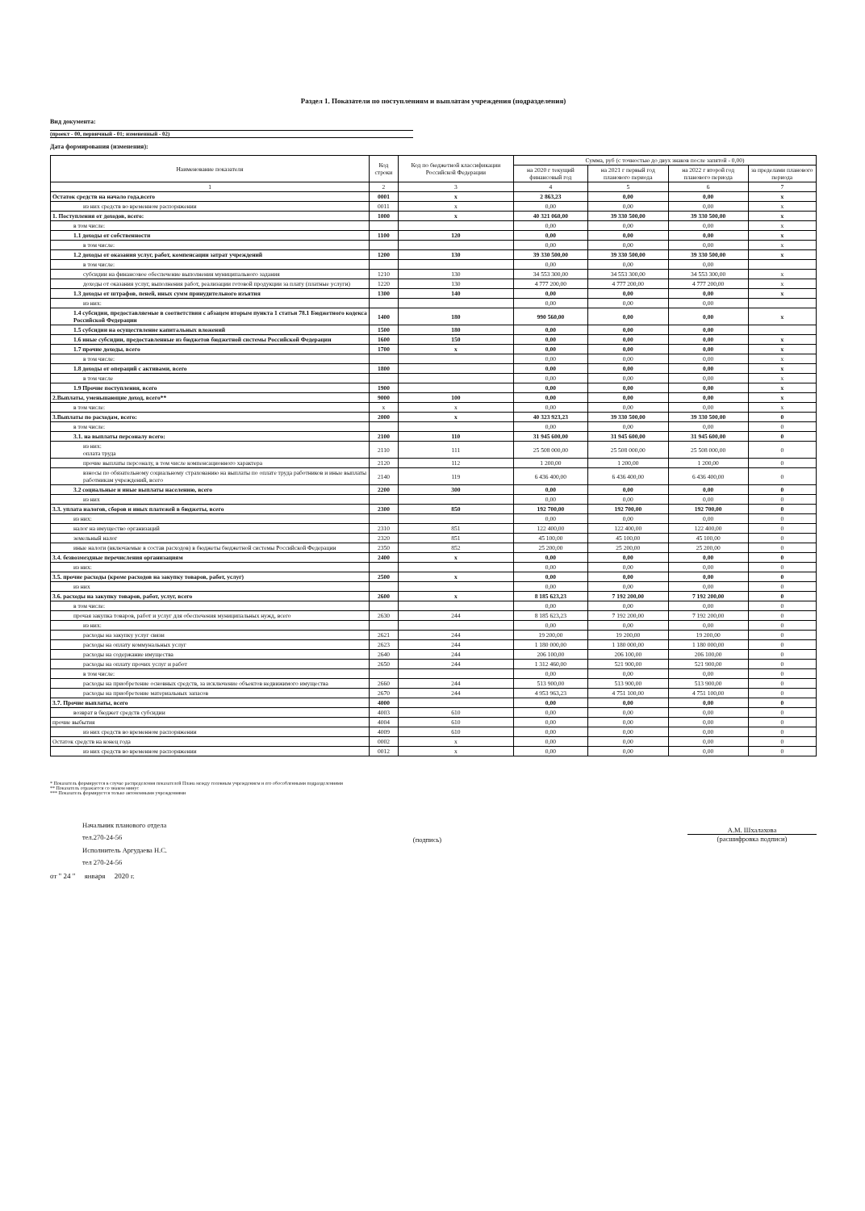Раздел 1. Показатели по поступлениям и выплатам учреждения (подразделения)
Вид документа:
(проект - 00, первичный - 01; измененный - 02)
Дата формирования (изменения):
| Наименование показателя | Код строки | Код по бюджетной классификации Российской Федерации | Сумма, руб (с точностью до двух знаков после запятой - 0,00) | | | |
| --- | --- | --- | --- | --- | --- | --- |
| | | | на 2020 г текущий финансовый год | на 2021 г первый год планового периода | на 2022 г второй год планового периода | за пределами планового периода |
| 1 | 2 | 3 | 4 | 5 | 6 | 7 |
| Остаток средств на начало года,всего | 0001 | х | 2 863,23 | 0,00 | 0,00 | х |
| из них средств во временном распоряжении | 0011 | х | 0,00 | 0,00 | 0,00 | х |
| 1. Поступления от доходов, всего: | 1000 | х | 40 321 060,00 | 39 330 500,00 | 39 330 500,00 | х |
| в том числе: | | | 0,00 | 0,00 | 0,00 | х |
| 1.1 доходы от собственности | 1100 | 120 | 0,00 | 0,00 | 0,00 | х |
| в том числе: | | | 0,00 | 0,00 | 0,00 | х |
| 1.2 доходы от оказания услуг, работ, компенсации затрат учреждений | 1200 | 130 | 39 330 500,00 | 39 330 500,00 | 39 330 500,00 | х |
| в том числе: | | | 0,00 | 0,00 | 0,00 | |
| субсидии на финансовое обеспечение выполнения муниципального задания | 1210 | 130 | 34 553 300,00 | 34 553 300,00 | 34 553 300,00 | х |
| доходы от оказания услуг, выполнения работ, реализации готовой продукции за плату (платные услуги) | 1220 | 130 | 4 777 200,00 | 4 777 200,00 | 4 777 200,00 | х |
| 1.3 доходы от штрафов, пеней, иных сумм принудительного изъятия | 1300 | 140 | 0,00 | 0,00 | 0,00 | х |
| из них: | | | 0,00 | 0,00 | 0,00 | |
| 1.4 субсидии, предоставляемые в соответствии с абзацем вторым пункта 1 статьи 78.1 Бюджетного кодекса Российской Федерации | 1400 | 180 | 990 560,00 | 0,00 | 0,00 | х |
| 1.5 субсидии на осуществление капитальных вложений | 1500 | 180 | 0,00 | 0,00 | 0,00 | |
| 1.6 иные субсидии, предоставленные из бюджетов бюджетной системы Российской Федерации | 1600 | 150 | 0,00 | 0,00 | 0,00 | х |
| 1.7 прочие доходы, всего | 1700 | х | 0,00 | 0,00 | 0,00 | х |
| в том числе: | | | 0,00 | 0,00 | 0,00 | х |
| 1.8 доходы от операций с активами, всего | 1800 | | 0,00 | 0,00 | 0,00 | х |
| в том числе | | | 0,00 | 0,00 | 0,00 | х |
| 1.9 Прочие поступления, всего | 1900 | | 0,00 | 0,00 | 0,00 | х |
| 2.Выплаты, уменьшающие доход, всего** | 9000 | 100 | 0,00 | 0,00 | 0,00 | х |
| в том числе: | х | х | 0,00 | 0,00 | 0,00 | х |
| 3.Выплаты по расходам, всего: | 2000 | х | 40 323 923,23 | 39 330 500,00 | 39 330 500,00 | 0 |
| в том числе: | | | 0,00 | 0,00 | 0,00 | 0 |
| 3.1. на выплаты персоналу всего: | 2100 | 110 | 31 945 600,00 | 31 945 600,00 | 31 945 600,00 | 0 |
| из них: оплата труда | 2110 | 111 | 25 508 000,00 | 25 508 000,00 | 25 508 000,00 | 0 |
| прочие выплаты персоналу, в том числе компенсационного характера | 2120 | 112 | 1 200,00 | 1 200,00 | 1 200,00 | 0 |
| взносы по обязательному социальному страхованию на выплаты по оплате труда работников и иные выплаты работникам учреждений, всего | 2140 | 119 | 6 436 400,00 | 6 436 400,00 | 6 436 400,00 | 0 |
| 3.2 социальные и иные выплаты населению, всего | 2200 | 300 | 0,00 | 0,00 | 0,00 | 0 |
| из них | | | 0,00 | 0,00 | 0,00 | 0 |
| 3.3. уплата налогов, сборов и иных платежей в бюджеты, всего | 2300 | 850 | 192 700,00 | 192 700,00 | 192 700,00 | 0 |
| из них: | | | 0,00 | 0,00 | 0,00 | 0 |
| налог на имущество организаций | 2310 | 851 | 122 400,00 | 122 400,00 | 122 400,00 | 0 |
| земельный налог | 2320 | 851 | 45 100,00 | 45 100,00 | 45 100,00 | 0 |
| иные налоги (включаемые в состав расходов) в бюджеты бюджетной системы Российской Федерации | 2350 | 852 | 25 200,00 | 25 200,00 | 25 200,00 | 0 |
| 3.4. безвозмездные перечисления организациям | 2400 | х | 0,00 | 0,00 | 0,00 | 0 |
| из них: | | | 0,00 | 0,00 | 0,00 | 0 |
| 3.5. прочие расходы (кроме расходов на закупку товаров, работ, услуг) | 2500 | х | 0,00 | 0,00 | 0,00 | 0 |
| из них | | | 0,00 | 0,00 | 0,00 | 0 |
| 3.6. расходы на закупку товаров, работ, услуг, всего | 2600 | х | 8 185 623,23 | 7 192 200,00 | 7 192 200,00 | 0 |
| в том числе: | | | 0,00 | 0,00 | 0,00 | 0 |
| прочая закупка товаров, работ и услуг для обеспечения муниципальных нужд, всего | 2630 | 244 | 8 185 623,23 | 7 192 200,00 | 7 192 200,00 | 0 |
| из них: | | | 0,00 | 0,00 | 0,00 | 0 |
| расходы на закупку услуг связи | 2621 | 244 | 19 200,00 | 19 200,00 | 19 200,00 | 0 |
| расходы на оплату коммунальных услуг | 2623 | 244 | 1 180 000,00 | 1 180 000,00 | 1 180 000,00 | 0 |
| расходы на содержание имущества | 2640 | 244 | 206 100,00 | 206 100,00 | 206 100,00 | 0 |
| расходы на оплату прочих услуг и работ | 2650 | 244 | 1 312 460,00 | 521 900,00 | 521 900,00 | 0 |
| в том числе: | | | 0,00 | 0,00 | 0,00 | 0 |
| расходы на приобретение основных средств, за исключение объектов недвижимого имущества | 2660 | 244 | 513 900,00 | 513 900,00 | 513 900,00 | 0 |
| расходы на приобретение материальных запасов | 2670 | 244 | 4 953 963,23 | 4 751 100,00 | 4 751 100,00 | 0 |
| 3.7. Прочие выплаты, всего | 4000 | | 0,00 | 0,00 | 0,00 | 0 |
| возврат в бюджет средств субсидии | 4003 | 610 | 0,00 | 0,00 | 0,00 | 0 |
| прочие выбытия | 4004 | 610 | 0,00 | 0,00 | 0,00 | 0 |
| из них средств во временном распоряжении | 4009 | 610 | 0,00 | 0,00 | 0,00 | 0 |
| Остаток средств на конец года | 0002 | х | 0,00 | 0,00 | 0,00 | 0 |
| из них средств во временном распоряжении | 0012 | х | 0,00 | 0,00 | 0,00 | 0 |
* Показатель формируется в случае распределения показателей Плана между головным учреждением и его обособленными подразделениями
** Показатель отражается со знаком минус
*** Показатель формируется только автономными учреждениями
Начальник планового отдела
тел.270-24-56
Исполнитель Аргудаева Н.С.
тел 270-24-56
(подпись)
А.М. Шхалахова
(расшифровка подписи)
от " 24 " января 2020 г.